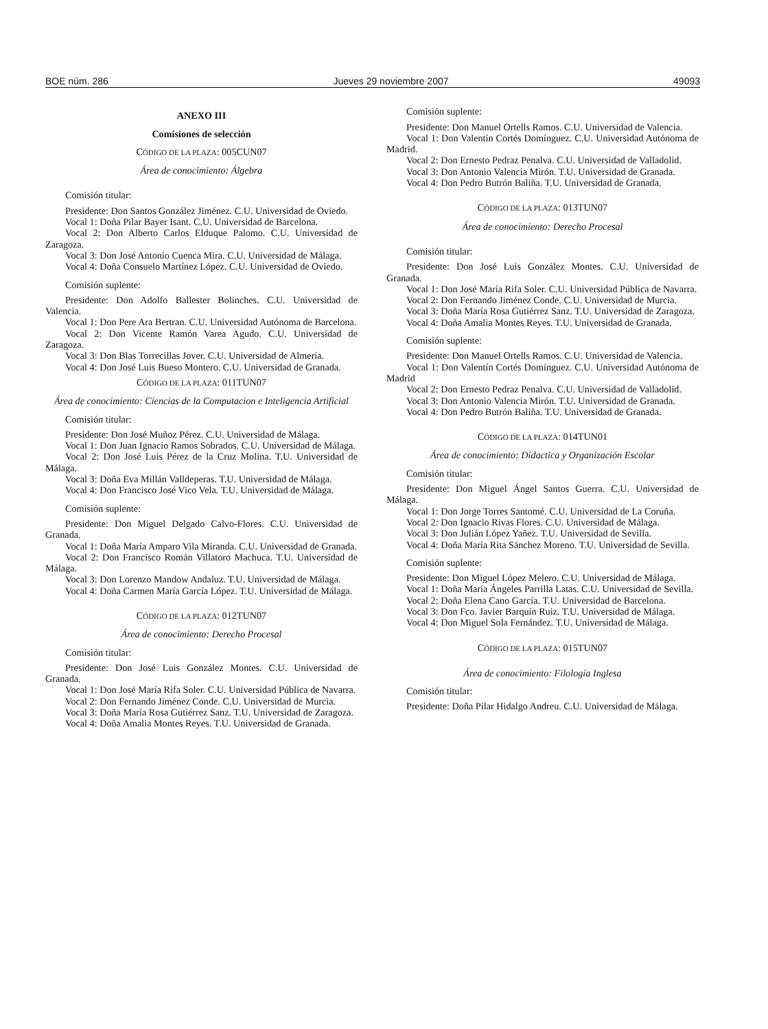BOE núm. 286 Jueves 29 noviembre 2007 49093
ANEXO III
Comisiones de selección
CÓDIGO DE LA PLAZA: 005CUN07
Área de conocimiento: Álgebra
Comisión titular:
Presidente: Don Santos González Jiménez. C.U. Universidad de Oviedo.
Vocal 1: Doña Pilar Bayer Isant. C.U. Universidad de Barcelona.
Vocal 2: Don Alberto Carlos Elduque Palomo. C.U. Universidad de Zaragoza.
Vocal 3: Don José Antonio Cuenca Mira. C.U. Universidad de Málaga.
Vocal 4: Doña Consuelo Martínez López. C.U. Universidad de Oviedo.
Comisión suplente:
Presidente: Don Adolfo Ballester Bolinches. C.U. Universidad de Valencia.
Vocal 1: Don Pere Ara Bertran. C.U. Universidad Autónoma de Barcelona.
Vocal 2: Don Vicente Ramón Varea Agudo. C.U. Universidad de Zaragoza.
Vocal 3: Don Blas Torrecillas Jover. C.U. Universidad de Almería.
Vocal 4: Don José Luis Bueso Montero. C.U. Universidad de Granada.
CÓDIGO DE LA PLAZA: 011TUN07
Área de conocimiento: Ciencias de la Computacion e Inteligencia Artificial
Comisión titular:
Presidente: Don José Muñoz Pérez. C.U. Universidad de Málaga.
Vocal 1: Don Juan Ignacio Ramos Sobrados. C.U. Universidad de Málaga.
Vocal 2: Don José Luis Pérez de la Cruz Molina. T.U. Universidad de Málaga.
Vocal 3: Doña Eva Millán Valldeperas. T.U. Universidad de Málaga.
Vocal 4: Don Francisco José Vico Vela. T.U. Universidad de Málaga.
Comisión suplente:
Presidente: Don Miguel Delgado Calvo-Flores. C.U. Universidad de Granada.
Vocal 1: Doña María Amparo Vila Miranda. C.U. Universidad de Granada.
Vocal 2: Don Francisco Román Villatoro Machuca. T.U. Universidad de Málaga.
Vocal 3: Don Lorenzo Mandow Andaluz. T.U. Universidad de Málaga.
Vocal 4: Doña Carmen María García López. T.U. Universidad de Málaga.
CÓDIGO DE LA PLAZA: 012TUN07
Área de conocimiento: Derecho Procesal
Comisión titular:
Presidente: Don José Luis González Montes. C.U. Universidad de Granada.
Vocal 1: Don José María Rifa Soler. C.U. Universidad Pública de Navarra.
Vocal 2: Don Fernando Jiménez Conde. C.U. Universidad de Murcia.
Vocal 3: Doña María Rosa Gutiérrez Sanz. T.U. Universidad de Zaragoza.
Vocal 4: Doña Amalia Montes Reyes. T.U. Universidad de Granada.
Comisión suplente:
Presidente: Don Manuel Ortells Ramos. C.U. Universidad de Valencia.
Vocal 1: Don Valentín Cortés Domínguez. C.U. Universidad Autónoma de Madrid.
Vocal 2: Don Ernesto Pedraz Penalva. C.U. Universidad de Valladolid.
Vocal 3: Don Antonio Valencia Mirón. T.U. Universidad de Granada.
Vocal 4: Don Pedro Butrón Baliña. T.U. Universidad de Granada.
CÓDIGO DE LA PLAZA: 013TUN07
Área de conocimiento: Derecho Procesal
Comisión titular:
Presidente: Don José Luis González Montes. C.U. Universidad de Granada.
Vocal 1: Don José María Rifa Soler. C.U. Universidad Pública de Navarra.
Vocal 2: Don Fernando Jiménez Conde. C.U. Universidad de Murcia.
Vocal 3: Doña María Rosa Gutiérrez Sanz. T.U. Universidad de Zaragoza.
Vocal 4: Doña Amalia Montes Reyes. T.U. Universidad de Granada.
Comisión suplente:
Presidente: Don Manuel Ortells Ramos. C.U. Universidad de Valencia.
Vocal 1: Don Valentín Cortés Domínguez. C.U. Universidad Autónoma de Madrid
Vocal 2: Don Ernesto Pedraz Penalva. C.U. Universidad de Valladolid.
Vocal 3: Don Antonio Valencia Mirón. T.U. Universidad de Granada.
Vocal 4: Don Pedro Butrón Baliña. T.U. Universidad de Granada.
CÓDIGO DE LA PLAZA: 014TUN01
Área de conocimiento: Didactica y Organización Escolar
Comisión titular:
Presidente: Don Miguel Ángel Santos Guerra. C.U. Universidad de Málaga.
Vocal 1: Don Jorge Torres Santomé. C.U. Universidad de La Coruña.
Vocal 2: Don Ignacio Rivas Flores. C.U. Universidad de Málaga.
Vocal 3: Don Julián López Yañez. T.U. Universidad de Sevilla.
Vocal 4: Doña María Rita Sánchez Moreno. T.U. Universidad de Sevilla.
Comisión suplente:
Presidente: Don Miguel López Melero. C.U. Universidad de Málaga.
Vocal 1: Doña María Ángeles Parrilla Latas. C.U. Universidad de Sevilla.
Vocal 2: Doña Elena Cano García. T.U. Universidad de Barcelona.
Vocal 3: Don Fco. Javier Barquín Ruiz. T.U. Universidad de Málaga.
Vocal 4: Don Miguel Sola Fernández. T.U. Universidad de Málaga.
CÓDIGO DE LA PLAZA: 015TUN07
Área de conocimiento: Filología Inglesa
Comisión titular:
Presidente: Doña Pilar Hidalgo Andreu. C.U. Universidad de Málaga.